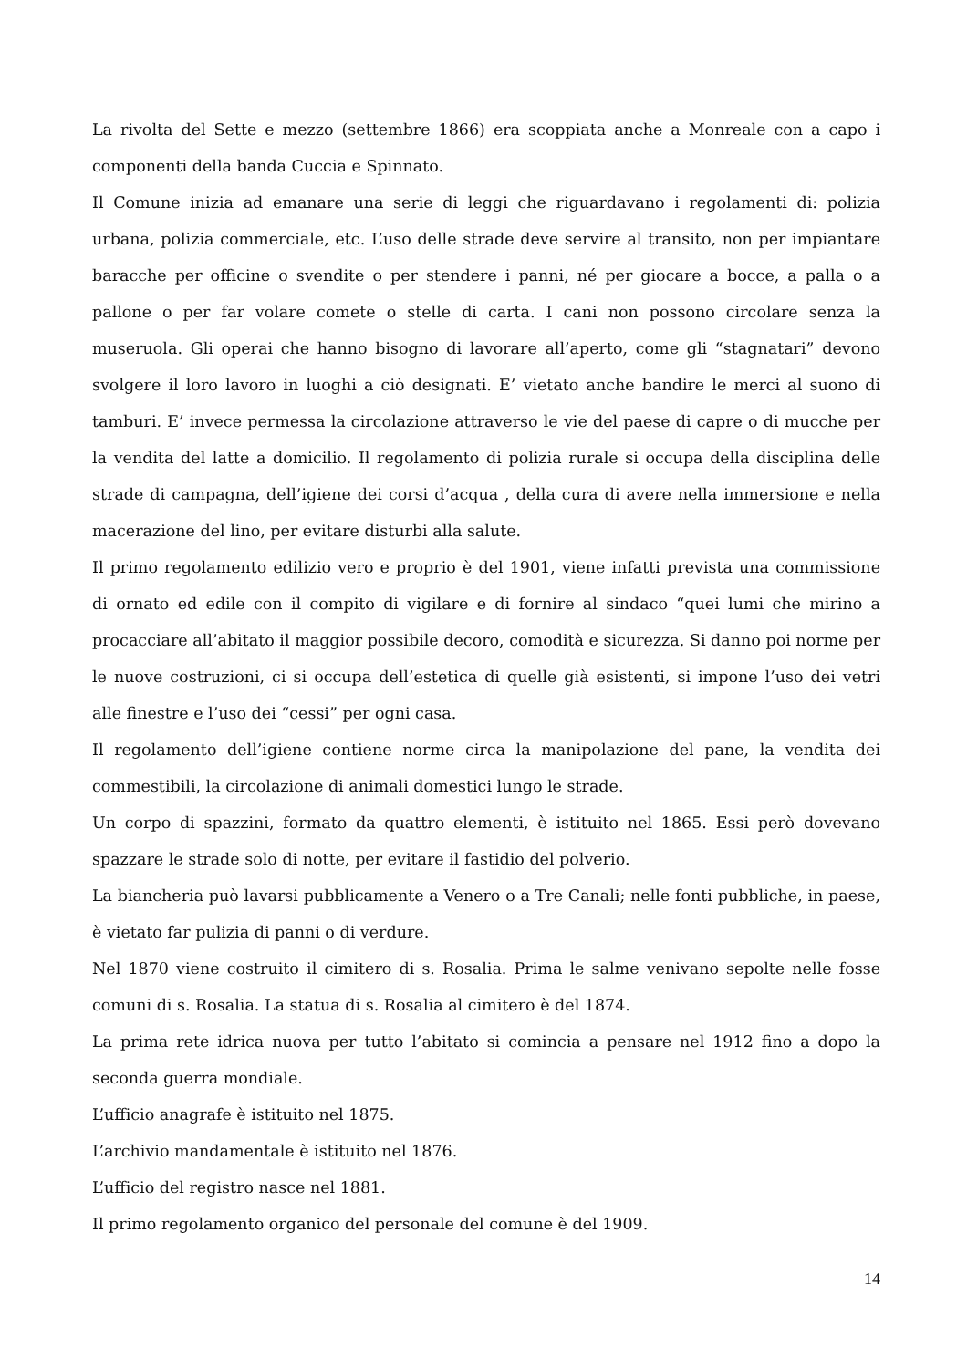La rivolta del Sette e mezzo (settembre 1866) era scoppiata anche a Monreale con a capo i componenti della banda Cuccia e Spinnato.
Il Comune inizia ad emanare una serie di leggi che riguardavano i regolamenti di: polizia urbana, polizia commerciale, etc. L’uso delle strade deve servire al transito, non per impiantare baracche per officine o svendite o per stendere i panni, né per giocare a bocce, a palla o a pallone o per far volare comete o stelle di carta. I cani non possono circolare senza la museruola. Gli operai che hanno bisogno di lavorare all’aperto, come gli “stagnatari” devono svolgere il loro lavoro in luoghi a ciò designati. E’ vietato anche bandire le merci al suono di tamburi. E’ invece permessa la circolazione attraverso le vie del paese di capre o di mucche per la vendita del latte a domicilio. Il regolamento di polizia rurale si occupa della disciplina delle strade di campagna, dell’igiene dei corsi d’acqua , della cura di avere nella immersione e nella macerazione del lino, per evitare disturbi alla salute.
Il primo regolamento edilizio vero e proprio è del 1901, viene infatti prevista una commissione di ornato ed edile con il compito di vigilare e di fornire al sindaco “quei lumi che mirino a procacciare all’abitato il maggior possibile decoro, comodità e sicurezza. Si danno poi norme per le nuove costruzioni, ci si occupa dell’estetica di quelle già esistenti, si impone l’uso dei vetri alle finestre e l’uso dei “cessi” per ogni casa.
Il regolamento dell’igiene contiene norme circa la manipolazione del pane, la vendita dei commestibili, la circolazione di animali domestici lungo le strade.
Un corpo di spazzini, formato da quattro elementi, è istituito nel 1865. Essi però dovevano spazzare le strade solo di notte, per evitare il fastidio del polverio.
La biancheria può lavarsi pubblicamente a Venero o a Tre Canali; nelle fonti pubbliche, in paese, è vietato far pulizia di panni o di verdure.
Nel 1870 viene costruito il cimitero di s. Rosalia. Prima le salme venivano sepolte nelle fosse comuni di s. Rosalia. La statua di s. Rosalia al cimitero è del 1874.
La prima rete idrica nuova per tutto l’abitato si comincia a pensare nel 1912 fino a dopo la seconda guerra mondiale.
L’ufficio anagrafe è istituito nel 1875.
L’archivio mandamentale è istituito nel 1876.
L’ufficio del registro nasce nel 1881.
Il primo regolamento organico del personale del comune è del 1909.
14